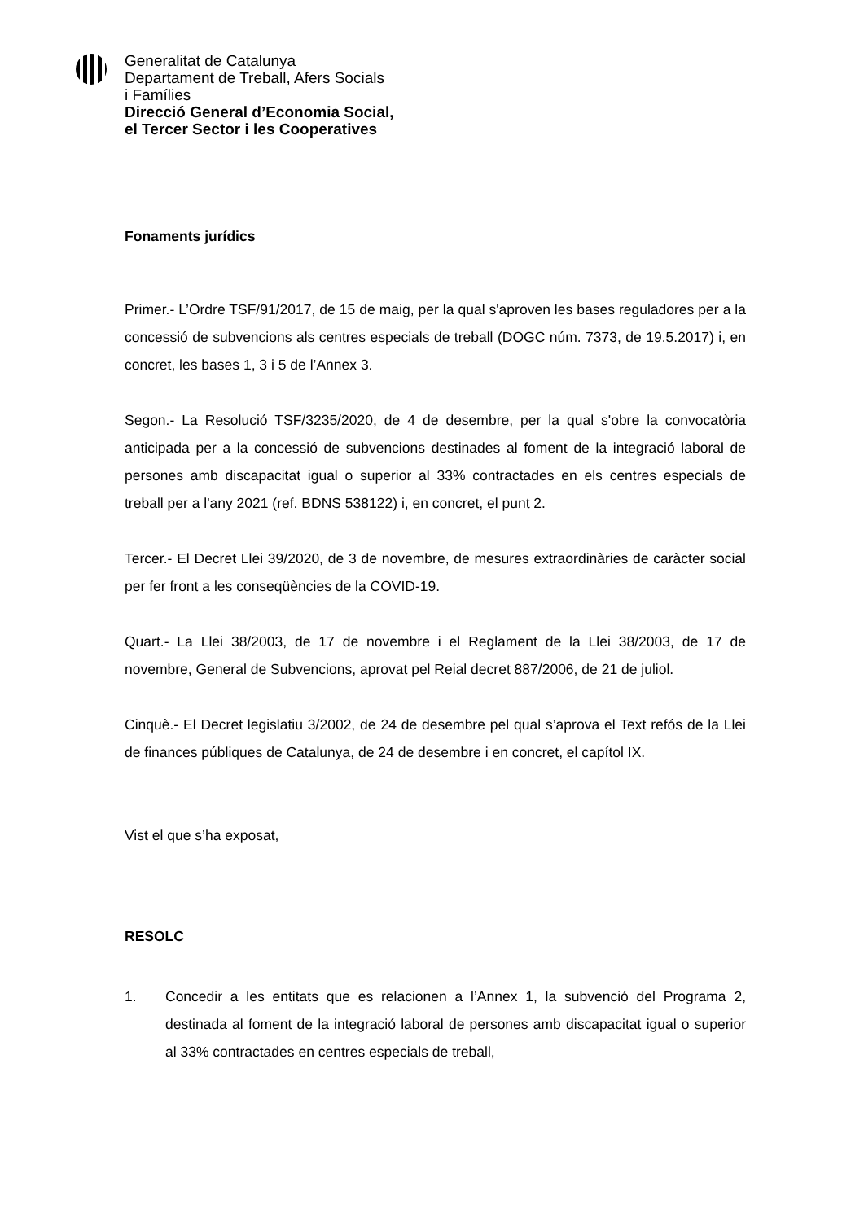Generalitat de Catalunya
Departament de Treball, Afers Socials
i Famílies
Direcció General d’Economia Social,
el Tercer Sector i les Cooperatives
Fonaments jurídics
Primer.- L’Ordre TSF/91/2017, de 15 de maig, per la qual s'aproven les bases reguladores per a la concessió de subvencions als centres especials de treball (DOGC núm. 7373, de 19.5.2017) i, en concret, les bases 1, 3 i 5 de l’Annex 3.
Segon.- La Resolució TSF/3235/2020, de 4 de desembre, per la qual s'obre la convocatòria anticipada per a la concessió de subvencions destinades al foment de la integració laboral de persones amb discapacitat igual o superior al 33% contractades en els centres especials de treball per a l'any 2021 (ref. BDNS 538122) i, en concret, el punt 2.
Tercer.- El Decret Llei 39/2020, de 3 de novembre, de mesures extraordinàries de caràcter social per fer front a les conseqüències de la COVID-19.
Quart.- La Llei 38/2003, de 17 de novembre i el Reglament de la Llei 38/2003, de 17 de novembre, General de Subvencions, aprovat pel Reial decret 887/2006, de 21 de juliol.
Cinquè.- El Decret legislatiu 3/2002, de 24 de desembre pel qual s’aprova el Text refós de la Llei de finances públiques de Catalunya, de 24 de desembre i en concret, el capítol IX.
Vist el que s’ha exposat,
RESOLC
1. Concedir a les entitats que es relacionen a l’Annex 1, la subvenció del Programa 2, destinada al foment de la integració laboral de persones amb discapacitat igual o superior al 33% contractades en centres especials de treball,